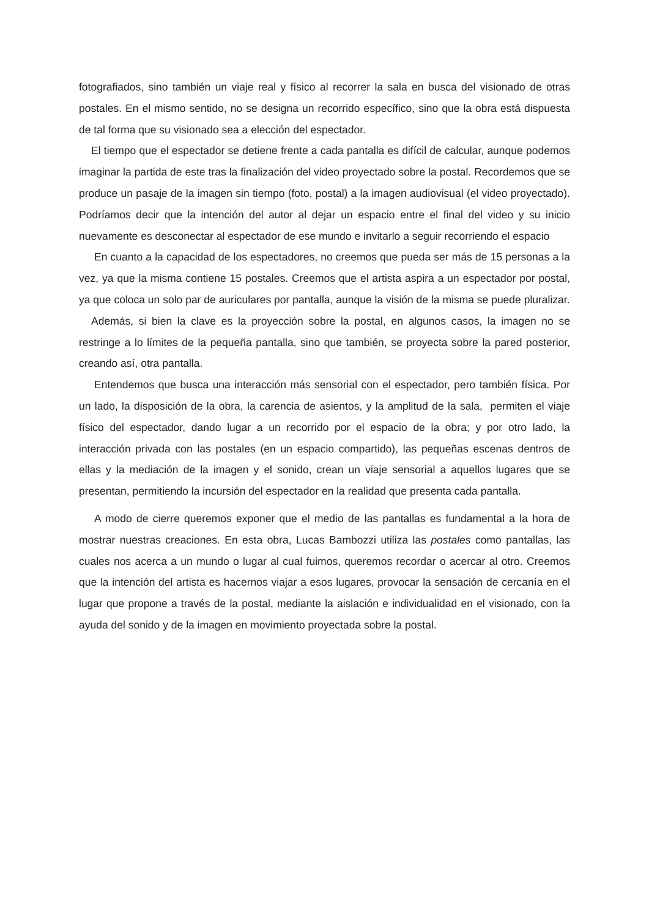fotografiados, sino también un viaje real y físico al recorrer la sala en busca del visionado de otras postales. En el mismo sentido, no se designa un recorrido específico, sino que la obra está dispuesta de tal forma que su visionado sea a elección del espectador.
El tiempo que el espectador se detiene frente a cada pantalla es difícil de calcular, aunque podemos imaginar la partida de este tras la finalización del video proyectado sobre la postal. Recordemos que se produce un pasaje de la imagen sin tiempo (foto, postal) a la imagen audiovisual (el video proyectado). Podríamos decir que la intención del autor al dejar un espacio entre el final del video y su inicio nuevamente es desconectar al espectador de ese mundo e invitarlo a seguir recorriendo el espacio
En cuanto a la capacidad de los espectadores, no creemos que pueda ser más de 15 personas a la vez, ya que la misma contiene 15 postales. Creemos que el artista aspira a un espectador por postal, ya que coloca un solo par de auriculares por pantalla, aunque la visión de la misma se puede pluralizar.
Además, si bien la clave es la proyección sobre la postal, en algunos casos, la imagen no se restringe a lo límites de la pequeña pantalla, sino que también, se proyecta sobre la pared posterior, creando así, otra pantalla.
Entendemos que busca una interacción más sensorial con el espectador, pero también física. Por un lado, la disposición de la obra, la carencia de asientos, y la amplitud de la sala, permiten el viaje físico del espectador, dando lugar a un recorrido por el espacio de la obra; y por otro lado, la interacción privada con las postales (en un espacio compartido), las pequeñas escenas dentros de ellas y la mediación de la imagen y el sonido, crean un viaje sensorial a aquellos lugares que se presentan, permitiendo la incursión del espectador en la realidad que presenta cada pantalla.
A modo de cierre queremos exponer que el medio de las pantallas es fundamental a la hora de mostrar nuestras creaciones. En esta obra, Lucas Bambozzi utiliza las postales como pantallas, las cuales nos acerca a un mundo o lugar al cual fuimos, queremos recordar o acercar al otro. Creemos que la intención del artista es hacernos viajar a esos lugares, provocar la sensación de cercanía en el lugar que propone a través de la postal, mediante la aislación e individualidad en el visionado, con la ayuda del sonido y de la imagen en movimiento proyectada sobre la postal.